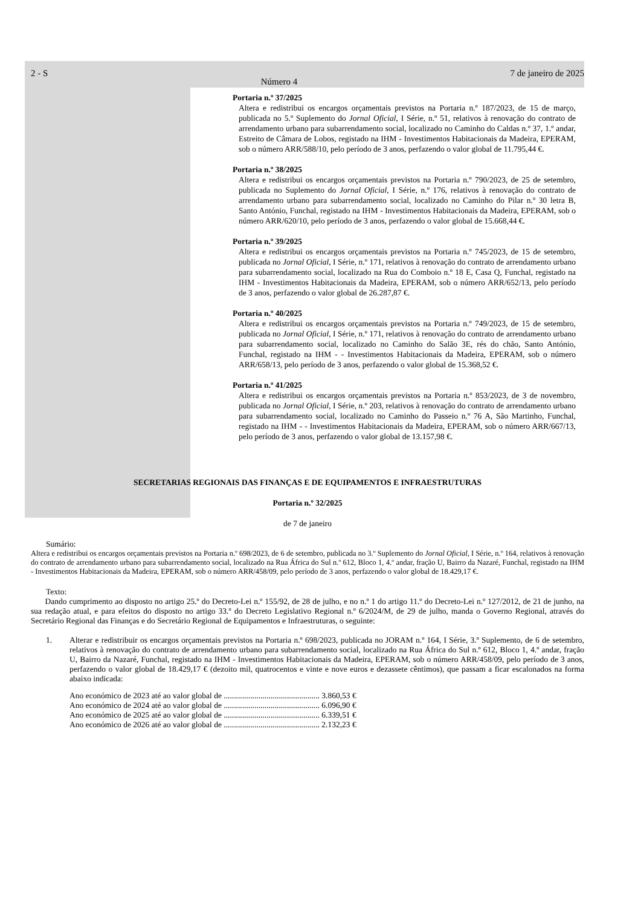2 - S Número 4 7 de janeiro de 2025
Portaria n.º 37/2025
Altera e redistribui os encargos orçamentais previstos na Portaria n.º 187/2023, de 15 de março, publicada no 5.º Suplemento do Jornal Oficial, I Série, n.º 51, relativos à renovação do contrato de arrendamento urbano para subarrendamento social, localizado no Caminho do Caldas n.º 37, 1.º andar, Estreito de Câmara de Lobos, registado na IHM - Investimentos Habitacionais da Madeira, EPERAM, sob o número ARR/588/10, pelo período de 3 anos, perfazendo o valor global de 11.795,44 €.
Portaria n.º 38/2025
Altera e redistribui os encargos orçamentais previstos na Portaria n.º 790/2023, de 25 de setembro, publicada no Suplemento do Jornal Oficial, I Série, n.º 176, relativos à renovação do contrato de arrendamento urbano para subarrendamento social, localizado no Caminho do Pilar n.º 30 letra B, Santo António, Funchal, registado na IHM - Investimentos Habitacionais da Madeira, EPERAM, sob o número ARR/620/10, pelo período de 3 anos, perfazendo o valor global de 15.668,44 €.
Portaria n.º 39/2025
Altera e redistribui os encargos orçamentais previstos na Portaria n.º 745/2023, de 15 de setembro, publicada no Jornal Oficial, I Série, n.º 171, relativos à renovação do contrato de arrendamento urbano para subarrendamento social, localizado na Rua do Comboio n.º 18 E, Casa Q, Funchal, registado na IHM - Investimentos Habitacionais da Madeira, EPERAM, sob o número ARR/652/13, pelo período de 3 anos, perfazendo o valor global de 26.287,87 €.
Portaria n.º 40/2025
Altera e redistribui os encargos orçamentais previstos na Portaria n.º 749/2023, de 15 de setembro, publicada no Jornal Oficial, I Série, n.º 171, relativos à renovação do contrato de arrendamento urbano para subarrendamento social, localizado no Caminho do Salão 3E, rés do chão, Santo António, Funchal, registado na IHM - - Investimentos Habitacionais da Madeira, EPERAM, sob o número ARR/658/13, pelo período de 3 anos, perfazendo o valor global de 15.368,52 €.
Portaria n.º 41/2025
Altera e redistribui os encargos orçamentais previstos na Portaria n.º 853/2023, de 3 de novembro, publicada no Jornal Oficial, I Série, n.º 203, relativos à renovação do contrato de arrendamento urbano para subarrendamento social, localizado no Caminho do Passeio n.º 76 A, São Martinho, Funchal, registado na IHM - - Investimentos Habitacionais da Madeira, EPERAM, sob o número ARR/667/13, pelo período de 3 anos, perfazendo o valor global de 13.157,98 €.
SECRETARIAS REGIONAIS DAS FINANÇAS E DE EQUIPAMENTOS E INFRAESTRUTURAS
Portaria n.º 32/2025
de 7 de janeiro
Sumário:
Altera e redistribui os encargos orçamentais previstos na Portaria n.º 698/2023, de 6 de setembro, publicada no 3.º Suplemento do Jornal Oficial, I Série, n.º 164, relativos à renovação do contrato de arrendamento urbano para subarrendamento social, localizado na Rua África do Sul n.º 612, Bloco 1, 4.º andar, fração U, Bairro da Nazaré, Funchal, registado na IHM - Investimentos Habitacionais da Madeira, EPERAM, sob o número ARR/458/09, pelo período de 3 anos, perfazendo o valor global de 18.429,17 €.
Texto:
Dando cumprimento ao disposto no artigo 25.º do Decreto-Lei n.º 155/92, de 28 de julho, e no n.º 1 do artigo 11.º do Decreto-Lei n.º 127/2012, de 21 de junho, na sua redação atual, e para efeitos do disposto no artigo 33.º do Decreto Legislativo Regional n.º 6/2024/M, de 29 de julho, manda o Governo Regional, através do Secretário Regional das Finanças e do Secretário Regional de Equipamentos e Infraestruturas, o seguinte:
1.
Alterar e redistribuir os encargos orçamentais previstos na Portaria n.º 698/2023, publicada no JORAM n.º 164, I Série, 3.º Suplemento, de 6 de setembro, relativos à renovação do contrato de arrendamento urbano para subarrendamento social, localizado na Rua África do Sul n.º 612, Bloco 1, 4.º andar, fração U, Bairro da Nazaré, Funchal, registado na IHM - Investimentos Habitacionais da Madeira, EPERAM, sob o número ARR/458/09, pelo período de 3 anos, perfazendo o valor global de 18.429,17 € (dezoito mil, quatrocentos e vinte e nove euros e dezassete cêntimos), que passam a ficar escalonados na forma abaixo indicada:
Ano económico de 2023 até ao valor global de ............................................... 3.860,53 €
Ano económico de 2024 até ao valor global de ............................................... 6.096,90 €
Ano económico de 2025 até ao valor global de ............................................... 6.339,51 €
Ano económico de 2026 até ao valor global de ............................................... 2.132,23 €